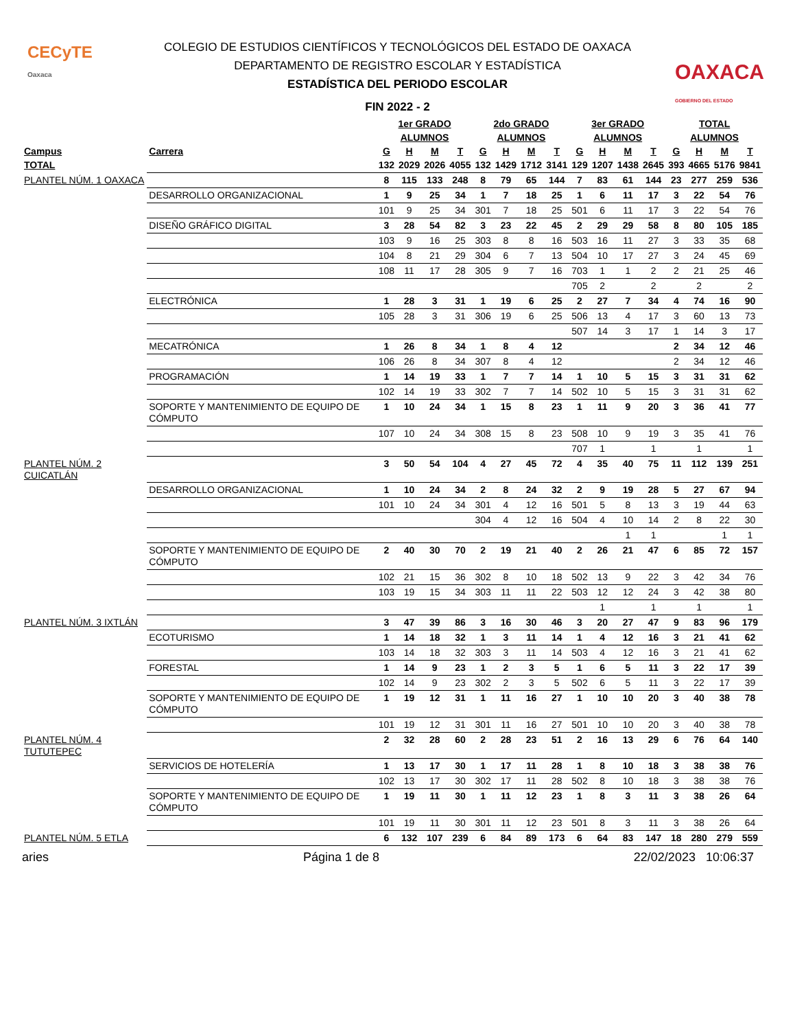CECyTE
Oaxaca
OAXACA
GOBIERNO DEL ESTADO
COLEGIO DE ESTUDIOS CIENTÍFICOS Y TECNOLÓGICOS DEL ESTADO DE OAXACA
DEPARTAMENTO DE REGISTRO ESCOLAR Y ESTADÍSTICA
ESTADÍSTICA DEL PERIODO ESCOLAR
FIN 2022 - 2
| | | 1er GRADO | | | | 2do GRADO | | | | 3er GRADO | | | | TOTAL | | | |
| --- | --- | --- | --- | --- | --- | --- | --- | --- | --- | --- | --- | --- | --- | --- | --- | --- | --- |
| | | ALUMNOS | | | | ALUMNOS | | | | ALUMNOS | | | | ALUMNOS | | | |
| Campus | Carrera | G | H | M | T | G | H | M | T | G | H | M | T | G | H | M | T |
| TOTAL | | 132 | 2029 | 2026 | 4055 | 132 | 1429 | 1712 | 3141 | 129 | 1207 | 1438 | 2645 | 393 | 4665 | 5176 | 9841 |
| PLANTEL NÚM. 1 OAXACA | | 8 | 115 | 133 | 248 | 8 | 79 | 65 | 144 | 7 | 83 | 61 | 144 | 23 | 277 | 259 | 536 |
| | DESARROLLO ORGANIZACIONAL | 1 | 9 | 25 | 34 | 1 | 7 | 18 | 25 | 1 | 6 | 11 | 17 | 3 | 22 | 54 | 76 |
| | | 101 | 9 | 25 | 34 | 301 | 7 | 18 | 25 | 501 | 6 | 11 | 17 | 3 | 22 | 54 | 76 |
| | DISEÑO GRÁFICO DIGITAL | 3 | 28 | 54 | 82 | 3 | 23 | 22 | 45 | 2 | 29 | 29 | 58 | 8 | 80 | 105 | 185 |
| | | 103 | 9 | 16 | 25 | 303 | 8 | 8 | 16 | 503 | 16 | 11 | 27 | 3 | 33 | 35 | 68 |
| | | 104 | 8 | 21 | 29 | 304 | 6 | 7 | 13 | 504 | 10 | 17 | 27 | 3 | 24 | 45 | 69 |
| | | 108 | 11 | 17 | 28 | 305 | 9 | 7 | 16 | 703 | 1 | 1 | 2 | 2 | 21 | 25 | 46 |
| | | | | | | | | | | 705 | 2 | | 2 | | 2 | | 2 |
| | ELECTRÓNICA | 1 | 28 | 3 | 31 | 1 | 19 | 6 | 25 | 2 | 27 | 7 | 34 | 4 | 74 | 16 | 90 |
| | | 105 | 28 | 3 | 31 | 306 | 19 | 6 | 25 | 506 | 13 | 4 | 17 | 3 | 60 | 13 | 73 |
| | | | | | | | | | | 507 | 14 | 3 | 17 | 1 | 14 | 3 | 17 |
| | MECATRÓNICA | 1 | 26 | 8 | 34 | 1 | 8 | 4 | 12 | | | | | 2 | 34 | 12 | 46 |
| | | 106 | 26 | 8 | 34 | 307 | 8 | 4 | 12 | | | | | 2 | 34 | 12 | 46 |
| | PROGRAMACIÓN | 1 | 14 | 19 | 33 | 1 | 7 | 7 | 14 | 1 | 10 | 5 | 15 | 3 | 31 | 31 | 62 |
| | | 102 | 14 | 19 | 33 | 302 | 7 | 7 | 14 | 502 | 10 | 5 | 15 | 3 | 31 | 31 | 62 |
| | SOPORTE Y MANTENIMIENTO DE EQUIPO DE CÓMPUTO | 1 | 10 | 24 | 34 | 1 | 15 | 8 | 23 | 1 | 11 | 9 | 20 | 3 | 36 | 41 | 77 |
| | | 107 | 10 | 24 | 34 | 308 | 15 | 8 | 23 | 508 | 10 | 9 | 19 | 3 | 35 | 41 | 76 |
| | | | | | | | | | | 707 | 1 | | 1 | | 1 | | 1 |
| PLANTEL NÚM. 2 CUICATLÁN | | 3 | 50 | 54 | 104 | 4 | 27 | 45 | 72 | 4 | 35 | 40 | 75 | 11 | 112 | 139 | 251 |
| | DESARROLLO ORGANIZACIONAL | 1 | 10 | 24 | 34 | 2 | 8 | 24 | 32 | 2 | 9 | 19 | 28 | 5 | 27 | 67 | 94 |
| | | 101 | 10 | 24 | 34 | 301 | 4 | 12 | 16 | 501 | 5 | 8 | 13 | 3 | 19 | 44 | 63 |
| | | | | | | 304 | 4 | 12 | 16 | 504 | 4 | 10 | 14 | 2 | 8 | 22 | 30 |
| | | | | | | | | | | | | 1 | 1 | | | 1 | 1 |
| | SOPORTE Y MANTENIMIENTO DE EQUIPO DE CÓMPUTO | 2 | 40 | 30 | 70 | 2 | 19 | 21 | 40 | 2 | 26 | 21 | 47 | 6 | 85 | 72 | 157 |
| | | 102 | 21 | 15 | 36 | 302 | 8 | 10 | 18 | 502 | 13 | 9 | 22 | 3 | 42 | 34 | 76 |
| | | 103 | 19 | 15 | 34 | 303 | 11 | 11 | 22 | 503 | 12 | 12 | 24 | 3 | 42 | 38 | 80 |
| | | | | | | | | | | | 1 | | 1 | | 1 | | 1 |
| PLANTEL NÚM. 3 IXTLÁN | | 3 | 47 | 39 | 86 | 3 | 16 | 30 | 46 | 3 | 20 | 27 | 47 | 9 | 83 | 96 | 179 |
| | ECOTURISMO | 1 | 14 | 18 | 32 | 1 | 3 | 11 | 14 | 1 | 4 | 12 | 16 | 3 | 21 | 41 | 62 |
| | | 103 | 14 | 18 | 32 | 303 | 3 | 11 | 14 | 503 | 4 | 12 | 16 | 3 | 21 | 41 | 62 |
| | FORESTAL | 1 | 14 | 9 | 23 | 1 | 2 | 3 | 5 | 1 | 6 | 5 | 11 | 3 | 22 | 17 | 39 |
| | | 102 | 14 | 9 | 23 | 302 | 2 | 3 | 5 | 502 | 6 | 5 | 11 | 3 | 22 | 17 | 39 |
| | SOPORTE Y MANTENIMIENTO DE EQUIPO DE CÓMPUTO | 1 | 19 | 12 | 31 | 1 | 11 | 16 | 27 | 1 | 10 | 10 | 20 | 3 | 40 | 38 | 78 |
| | | 101 | 19 | 12 | 31 | 301 | 11 | 16 | 27 | 501 | 10 | 10 | 20 | 3 | 40 | 38 | 78 |
| PLANTEL NÚM. 4 TUTUTEPEC | | 2 | 32 | 28 | 60 | 2 | 28 | 23 | 51 | 2 | 16 | 13 | 29 | 6 | 76 | 64 | 140 |
| | SERVICIOS DE HOTELERÍA | 1 | 13 | 17 | 30 | 1 | 17 | 11 | 28 | 1 | 8 | 10 | 18 | 3 | 38 | 38 | 76 |
| | | 102 | 13 | 17 | 30 | 302 | 17 | 11 | 28 | 502 | 8 | 10 | 18 | 3 | 38 | 38 | 76 |
| | SOPORTE Y MANTENIMIENTO DE EQUIPO DE CÓMPUTO | 1 | 19 | 11 | 30 | 1 | 11 | 12 | 23 | 1 | 8 | 3 | 11 | 3 | 38 | 26 | 64 |
| | | 101 | 19 | 11 | 30 | 301 | 11 | 12 | 23 | 501 | 8 | 3 | 11 | 3 | 38 | 26 | 64 |
| PLANTEL NÚM. 5 ETLA | | 6 | 132 | 107 | 239 | 6 | 84 | 89 | 173 | 6 | 64 | 83 | 147 | 18 | 280 | 279 | 559 |
aries Página 1 de 8 22/02/2023 10:06:37